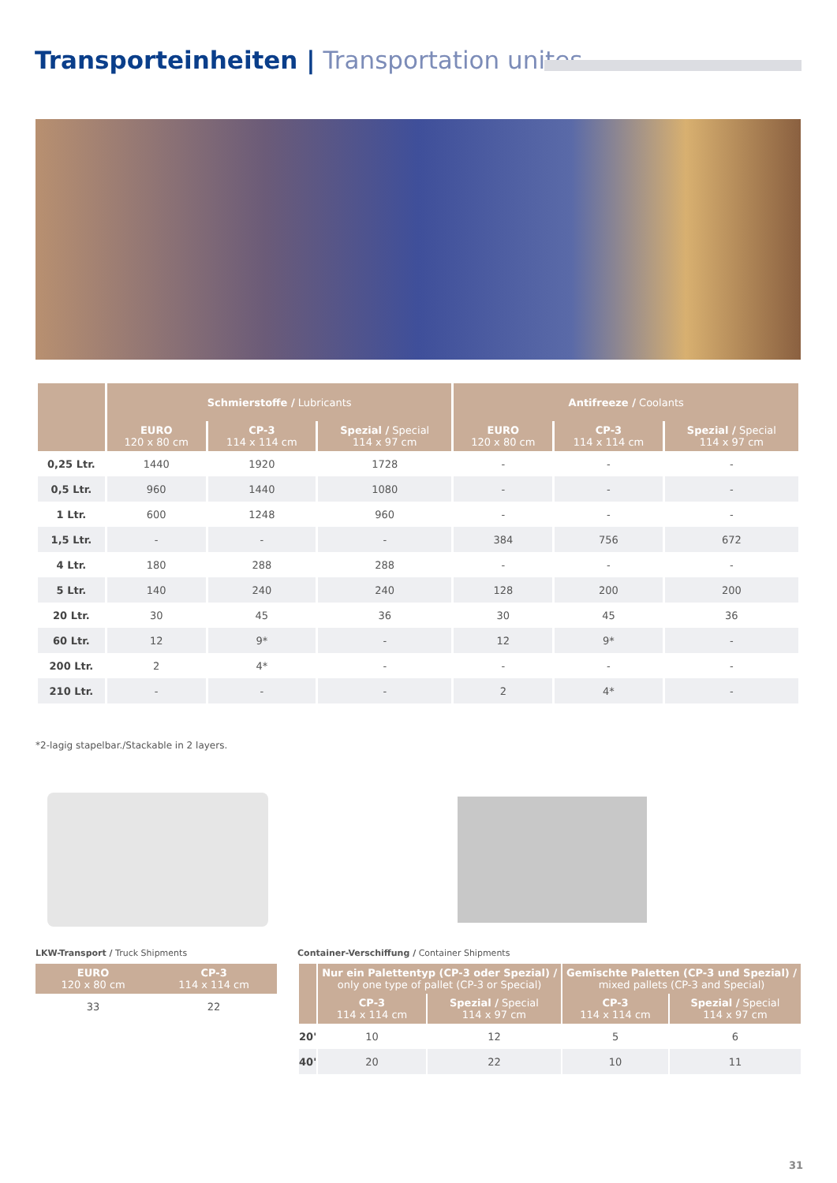Transporteinheiten | Transportation unites
| | Schmierstoffe / Lubricants | | | Antifreeze / Coolants | | |
| --- | --- | --- | --- | --- | --- | --- |
| | EURO 120 x 80 cm | CP-3 114 x 114 cm | Spezial / Special 114 x 97 cm | EURO 120 x 80 cm | CP-3 114 x 114 cm | Spezial / Special 114 x 97 cm |
| 0,25 Ltr. | 1440 | 1920 | 1728 | - | - | - |
| 0,5 Ltr. | 960 | 1440 | 1080 | - | - | - |
| 1 Ltr. | 600 | 1248 | 960 | - | - | - |
| 1,5 Ltr. | - | - | - | 384 | 756 | 672 |
| 4 Ltr. | 180 | 288 | 288 | - | - | - |
| 5 Ltr. | 140 | 240 | 240 | 128 | 200 | 200 |
| 20 Ltr. | 30 | 45 | 36 | 30 | 45 | 36 |
| 60 Ltr. | 12 | 9* | - | 12 | 9* | - |
| 200 Ltr. | 2 | 4* | - | - | - | - |
| 210 Ltr. | - | - | - | 2 | 4* | - |
*2-lagig stapelbar./Stackable in 2 layers.
LKW-Transport / Truck Shipments
Container-Verschiffung / Container Shipments
| EURO 120 x 80 cm | CP-3 114 x 114 cm |
| --- | --- |
| 33 | 22 |
| | Nur ein Palettentyp (CP-3 oder Spezial) / only one type of pallet (CP-3 or Special) | | Gemischte Paletten (CP-3 und Spezial) / mixed pallets (CP-3 and Special) | |
| --- | --- | --- | --- | --- |
| | CP-3 114 x 114 cm | Spezial / Special 114 x 97 cm | CP-3 114 x 114 cm | Spezial / Special 114 x 97 cm |
| 20' | 10 | 12 | 5 | 6 |
| 40' | 20 | 22 | 10 | 11 |
31